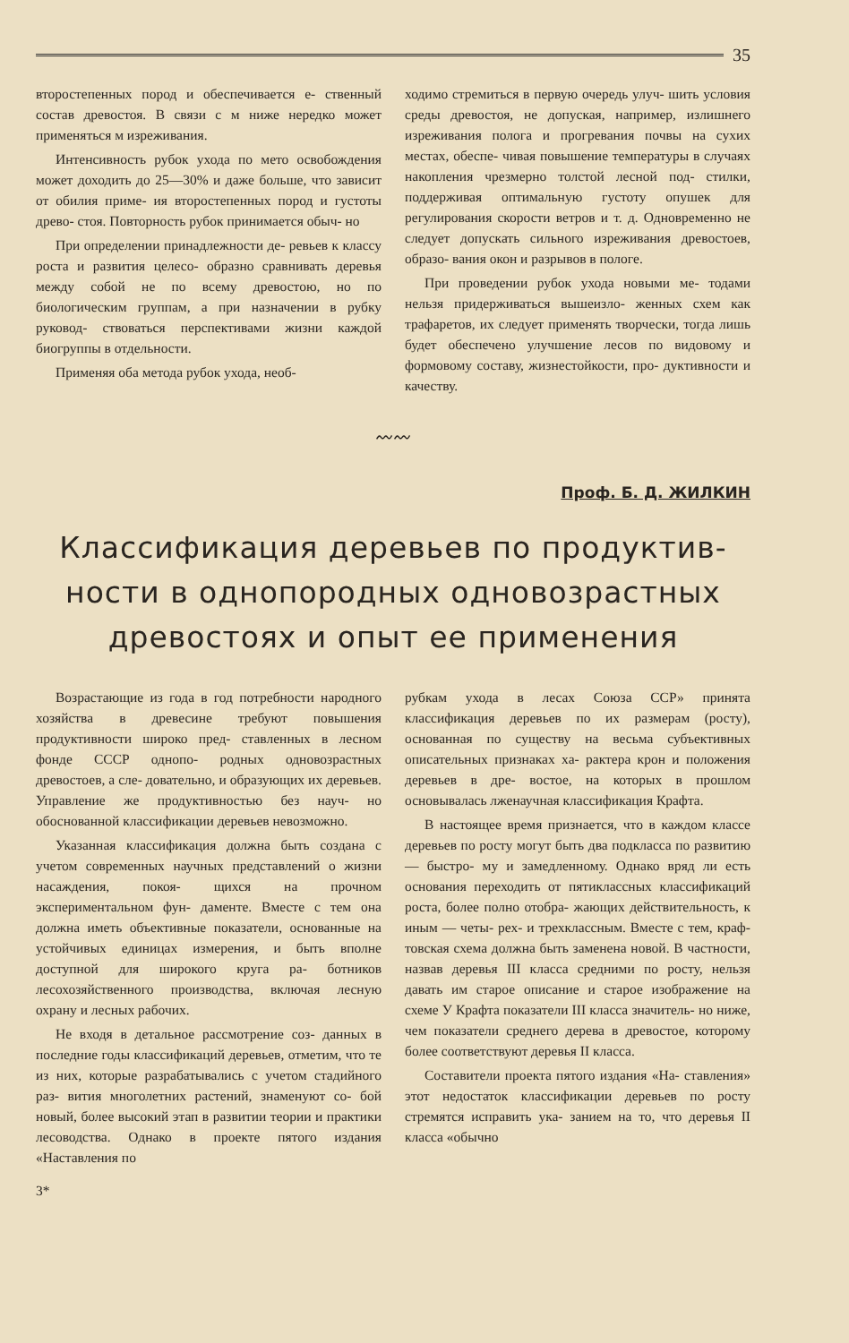35
второстепенных пород и обеспечивается е- ственный состав древостоя. В связи с м ниже нередко может применяться м изреживания.
Интенсивность рубок ухода по мето освобождения может доходить до 25—30% и даже больше, что зависит от обилия приме- ия второстепенных пород и густоты древо- стоя. Повторность рубок принимается обыч- но
При определении принадлежности де- ревьев к классу роста и развития целесо- образно сравнивать деревья между собой не по всему древостою, но по биологическим группам, а при назначении в рубку руковод- ствоваться перспективами жизни каждой биогруппы в отдельности.
Применяя оба метода рубок ухода, необ-
ходимо стремиться в первую очередь улуч- шить условия среды древостоя, не допуская, например, излишнего изреживания полога и прогревания почвы на сухих местах, обеспе- чивая повышение температуры в случаях накопления чрезмерно толстой лесной под- стилки, поддерживая оптимальную густоту опушек для регулирования скорости ветров и т. д. Одновременно не следует допускать сильного изреживания древостоев, образо- вания окон и разрывов в пологе.
При проведении рубок ухода новыми ме- тодами нельзя придерживаться вышеизло- женных схем как трафаретов, их следует применять творчески, тогда лишь будет обеспечено улучшение лесов по видовому и формовому составу, жизнестойкости, про- дуктивности и качеству.
〰〰
Проф. Б. Д. ЖИЛКИН
Классификация деревьев по продуктив- ности в однопородных одновозрастных древостоях и опыт ее применения
Возрастающие из года в год потребности народного хозяйства в древесине требуют повышения продуктивности широко пред- ставленных в лесном фонде СССР однопо- родных одновозрастных древостоев, а сле- довательно, и образующих их деревьев. Управление же продуктивностью без науч- но обоснованной классификации деревьев невозможно.
Указанная классификация должна быть создана с учетом современных научных представлений о жизни насаждения, покоя- щихся на прочном экспериментальном фун- даменте. Вместе с тем она должна иметь объективные показатели, основанные на устойчивых единицах измерения, и быть вполне доступной для широкого круга ра- ботников лесохозяйственного производства, включая лесную охрану и лесных рабочих.
Не входя в детальное рассмотрение соз- данных в последние годы классификаций деревьев, отметим, что те из них, которые разрабатывались с учетом стадийного раз- вития многолетних растений, знаменуют со- бой новый, более высокий этап в развитии теории и практики лесоводства. Однако в проекте пятого издания «Наставления по
рубкам ухода в лесах Союза ССР» принята классификация деревьев по их размерам (росту), основанная по существу на весьма субъективных описательных признаках ха- рактера крон и положения деревьев в дре- востое, на которых в прошлом основывалась лженаучная классификация Крафта.
В настоящее время признается, что в каждом классе деревьев по росту могут быть два подкласса по развитию — быстро- му и замедленному. Однако вряд ли есть основания переходить от пятиклассных классификаций роста, более полно отобра- жающих действительность, к иным — четы- рех- и трехклассным. Вместе с тем, краф- товская схема должна быть заменена новой. В частности, назвав деревья III класса средними по росту, нельзя давать им старое описание и старое изображение на схеме У Крафта показатели III класса значитель- но ниже, чем показатели среднего дерева в древостое, которому более соответствуют деревья II класса.
Составители проекта пятого издания «На- ставления» этот недостаток классификации деревьев по росту стремятся исправить ука- занием на то, что деревья II класса «обычно
3*